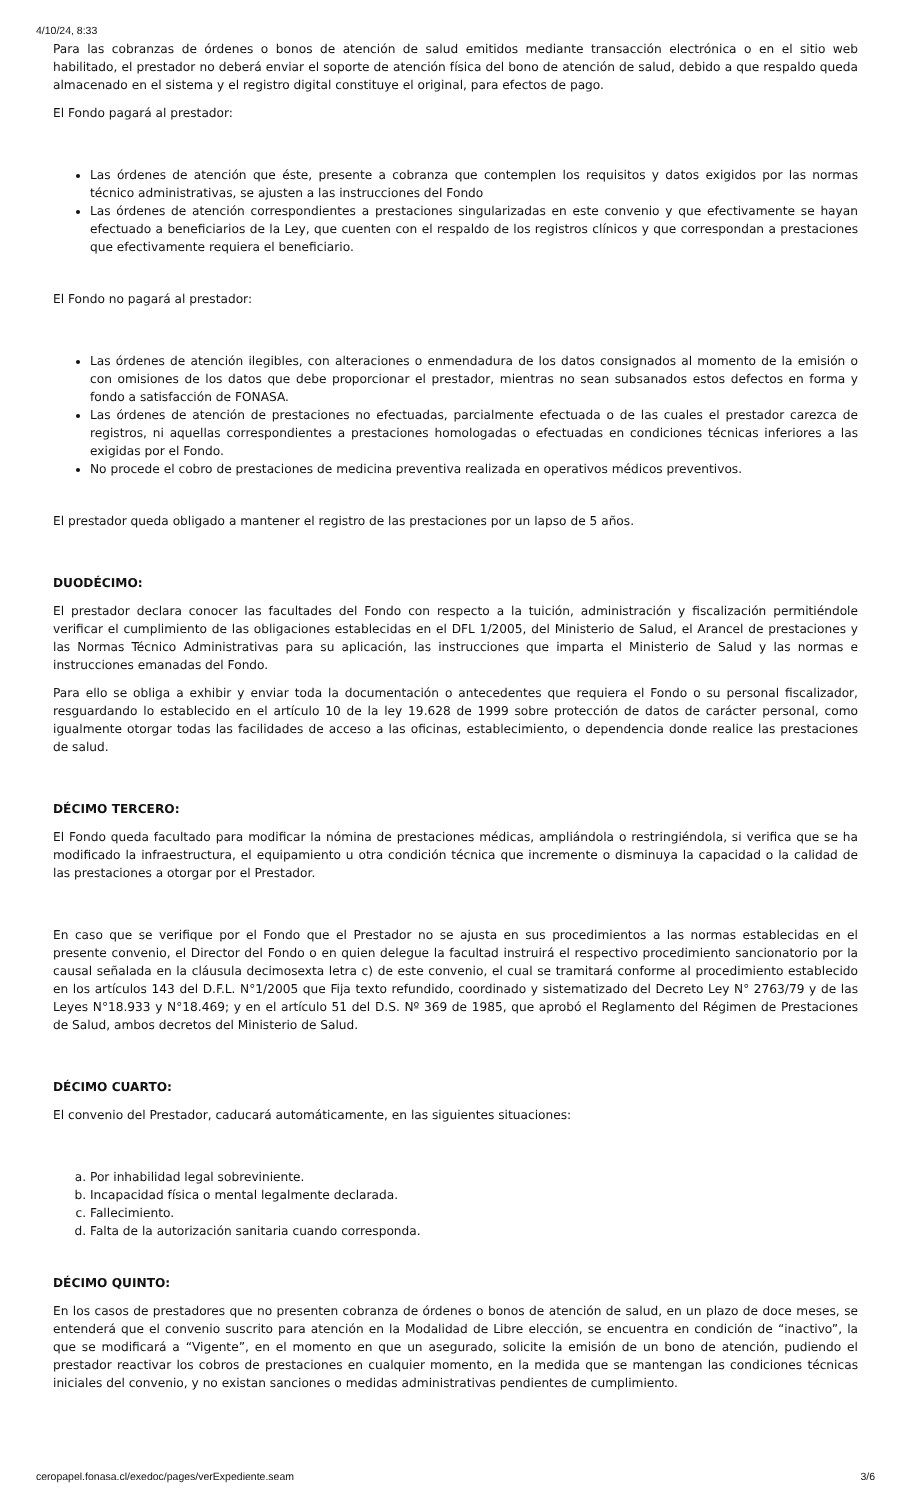4/10/24, 8:33
Para las cobranzas de órdenes o bonos de atención de salud emitidos mediante transacción electrónica o en el sitio web habilitado, el prestador no deberá enviar el soporte de atención física del bono de atención de salud, debido a que respaldo queda almacenado en el sistema y el registro digital constituye el original, para efectos de pago.
El Fondo pagará al prestador:
Las órdenes de atención que éste, presente a cobranza que contemplen los requisitos y datos exigidos por las normas técnico administrativas, se ajusten a las instrucciones del Fondo
Las órdenes de atención correspondientes a prestaciones singularizadas en este convenio y que efectivamente se hayan efectuado a beneficiarios de la Ley, que cuenten con el respaldo de los registros clínicos y que correspondan a prestaciones que efectivamente requiera el beneficiario.
El Fondo no pagará al prestador:
Las órdenes de atención ilegibles, con alteraciones o enmendadura de los datos consignados al momento de la emisión o con omisiones de los datos que debe proporcionar el prestador, mientras no sean subsanados estos defectos en forma y fondo a satisfacción de FONASA.
Las órdenes de atención de prestaciones no efectuadas, parcialmente efectuada o de las cuales el prestador carezca de registros, ni aquellas correspondientes a prestaciones homologadas o efectuadas en condiciones técnicas inferiores a las exigidas por el Fondo.
No procede el cobro de prestaciones de medicina preventiva realizada en operativos médicos preventivos.
El prestador queda obligado a mantener el registro de las prestaciones por un lapso de 5 años.
DUODÉCIMO:
El prestador declara conocer las facultades del Fondo con respecto a la tuición, administración y fiscalización permitiéndole verificar el cumplimiento de las obligaciones establecidas en el DFL 1/2005, del Ministerio de Salud, el Arancel de prestaciones y las Normas Técnico Administrativas para su aplicación, las instrucciones que imparta el Ministerio de Salud y las normas e instrucciones emanadas del Fondo.
Para ello se obliga a exhibir y enviar toda la documentación o antecedentes que requiera el Fondo o su personal fiscalizador, resguardando lo establecido en el artículo 10 de la ley 19.628 de 1999 sobre protección de datos de carácter personal, como igualmente otorgar todas las facilidades de acceso a las oficinas, establecimiento, o dependencia donde realice las prestaciones de salud.
DÉCIMO TERCERO:
El Fondo queda facultado para modificar la nómina de prestaciones médicas, ampliándola o restringiéndola, si verifica que se ha modificado la infraestructura, el equipamiento u otra condición técnica que incremente o disminuya la capacidad o la calidad de las prestaciones a otorgar por el Prestador.
En caso que se verifique por el Fondo que el Prestador no se ajusta en sus procedimientos a las normas establecidas en el presente convenio, el Director del Fondo o en quien delegue la facultad instruirá el respectivo procedimiento sancionatorio por la causal señalada en la cláusula decimosexta letra c) de este convenio, el cual se tramitará conforme al procedimiento establecido en los artículos 143 del D.F.L. N°1/2005 que Fija texto refundido, coordinado y sistematizado del Decreto Ley N° 2763/79 y de las Leyes N°18.933 y N°18.469; y en el artículo 51 del D.S. Nº 369 de 1985, que aprobó el Reglamento del Régimen de Prestaciones de Salud, ambos decretos del Ministerio de Salud.
DÉCIMO CUARTO:
El convenio del Prestador, caducará automáticamente, en las siguientes situaciones:
a. Por inhabilidad legal sobreviniente.
b. Incapacidad física o mental legalmente declarada.
c. Fallecimiento.
d. Falta de la autorización sanitaria cuando corresponda.
DÉCIMO QUINTO:
En los casos de prestadores que no presenten cobranza de órdenes o bonos de atención de salud, en un plazo de doce meses, se entenderá que el convenio suscrito para atención en la Modalidad de Libre elección, se encuentra en condición de “inactivo”, la que se modificará a “Vigente”, en el momento en que un asegurado, solicite la emisión de un bono de atención, pudiendo el prestador reactivar los cobros de prestaciones en cualquier momento, en la medida que se mantengan las condiciones técnicas iniciales del convenio, y no existan sanciones o medidas administrativas pendientes de cumplimiento.
ceropapel.fonasa.cl/exedoc/pages/verExpediente.seam 3/6